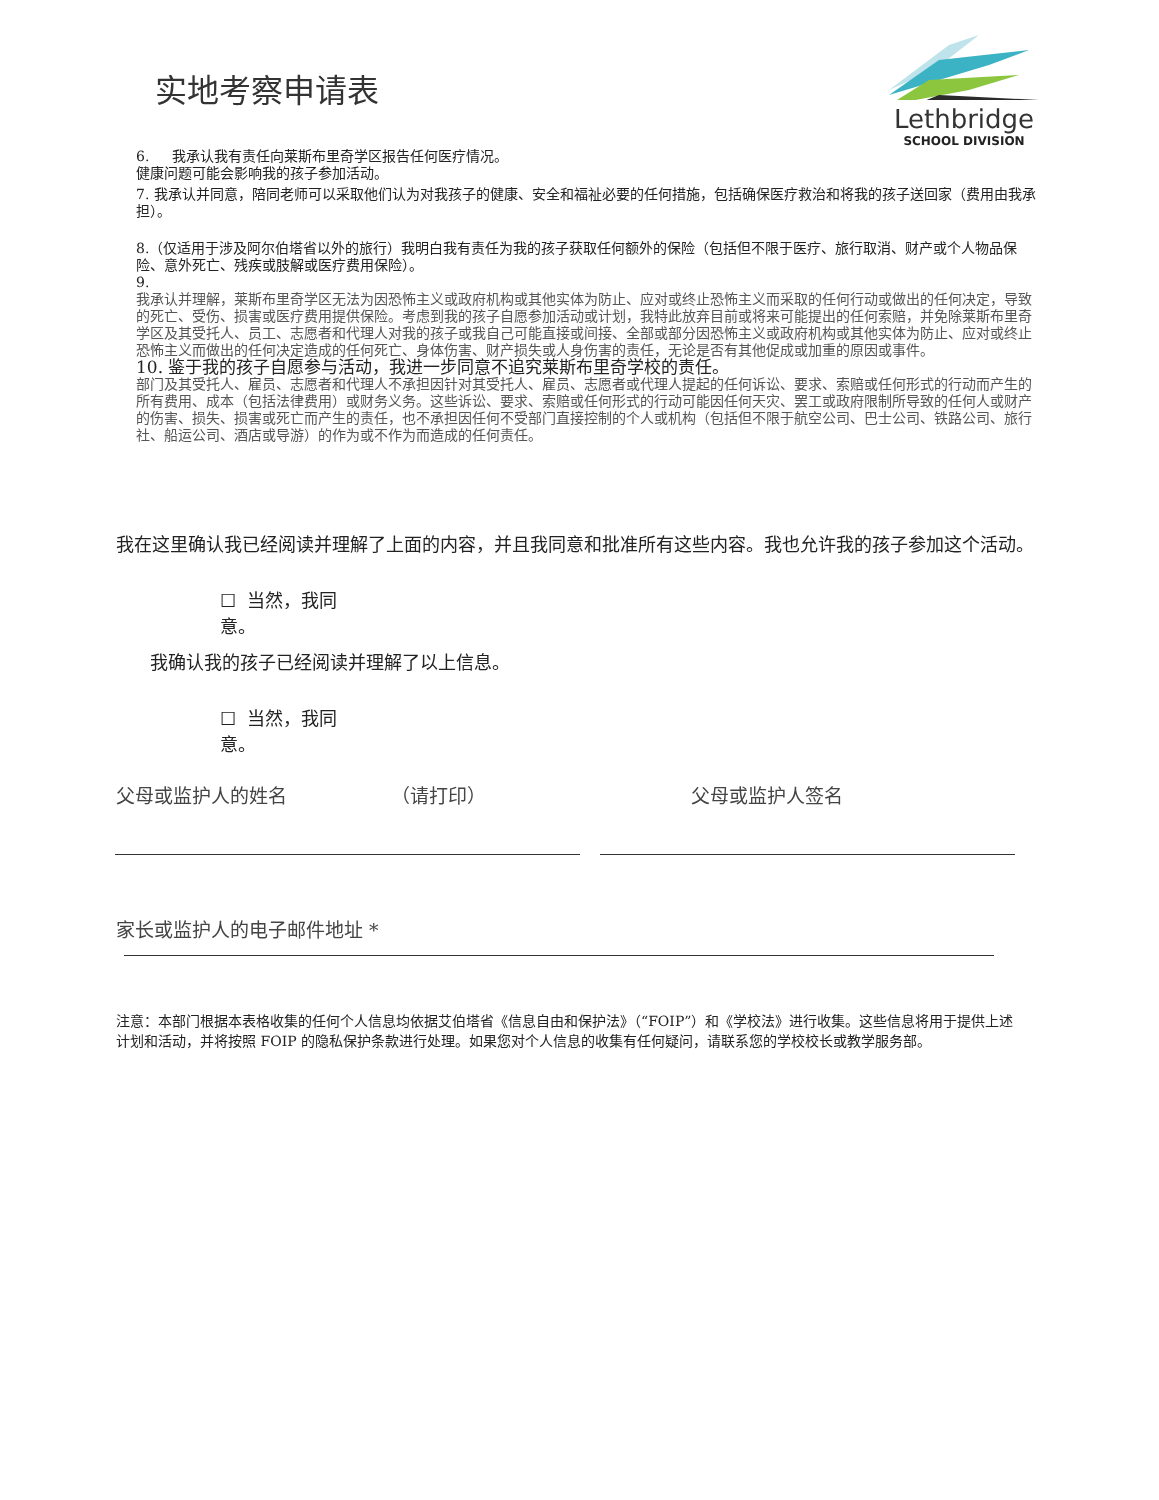实地考察申请表
Lethbridge
SCHOOL DIVISION
6. 我承认我有责任向莱斯布里奇学区报告任何医疗情况。
健康问题可能会影响我的孩子参加活动。
7. 我承认并同意，陪同老师可以采取他们认为对我孩子的健康、安全和福祉必要的任何措施，包括确保医疗救治和将我的孩子送回家（费用由我承担）。
8.（仅适用于涉及阿尔伯塔省以外的旅行）我明白我有责任为我的孩子获取任何额外的保险（包括但不限于医疗、旅行取消、财产或个人物品保险、意外死亡、残疾或肢解或医疗费用保险）。
9.
我承认并理解，莱斯布里奇学区无法为因恐怖主义或政府机构或其他实体为防止、应对或终止恐怖主义而采取的任何行动或做出的任何决定，导致的死亡、受伤、损害或医疗费用提供保险。考虑到我的孩子自愿参加活动或计划，我特此放弃目前或将来可能提出的任何索赔，并免除莱斯布里奇学区及其受托人、员工、志愿者和代理人对我的孩子或我自己可能直接或间接、全部或部分因恐怖主义或政府机构或其他实体为防止、应对或终止恐怖主义而做出的任何决定造成的任何死亡、身体伤害、财产损失或人身伤害的责任，无论是否有其他促成或加重的原因或事件。
10. 鉴于我的孩子自愿参与活动，我进一步同意不追究莱斯布里奇学校的责任。
部门及其受托人、雇员、志愿者和代理人不承担因针对其受托人、雇员、志愿者或代理人提起的任何诉讼、要求、索赔或任何形式的行动而产生的所有费用、成本（包括法律费用）或财务义务。这些诉讼、要求、索赔或任何形式的行动可能因任何天灾、罢工或政府限制所导致的任何人或财产的伤害、损失、损害或死亡而产生的责任，也不承担因任何不受部门直接控制的个人或机构（包括但不限于航空公司、巴士公司、铁路公司、旅行社、船运公司、酒店或导游）的作为或不作为而造成的任何责任。
我在这里确认我已经阅读并理解了上面的内容，并且我同意和批准所有这些内容。我也允许我的孩子参加这个活动。
☐ 当然，我同意。
我确认我的孩子已经阅读并理解了以上信息。
☐ 当然，我同意。
父母或监护人的姓名 （请打印） 父母或监护人签名
家长或监护人的电子邮件地址 *
注意：本部门根据本表格收集的任何个人信息均依据艾伯塔省《信息自由和保护法》（“FOIP”）和《学校法》进行收集。这些信息将用于提供上述计划和活动，并将按照 FOIP 的隐私保护条款进行处理。如果您对个人信息的收集有任何疑问，请联系您的学校校长或教学服务部。